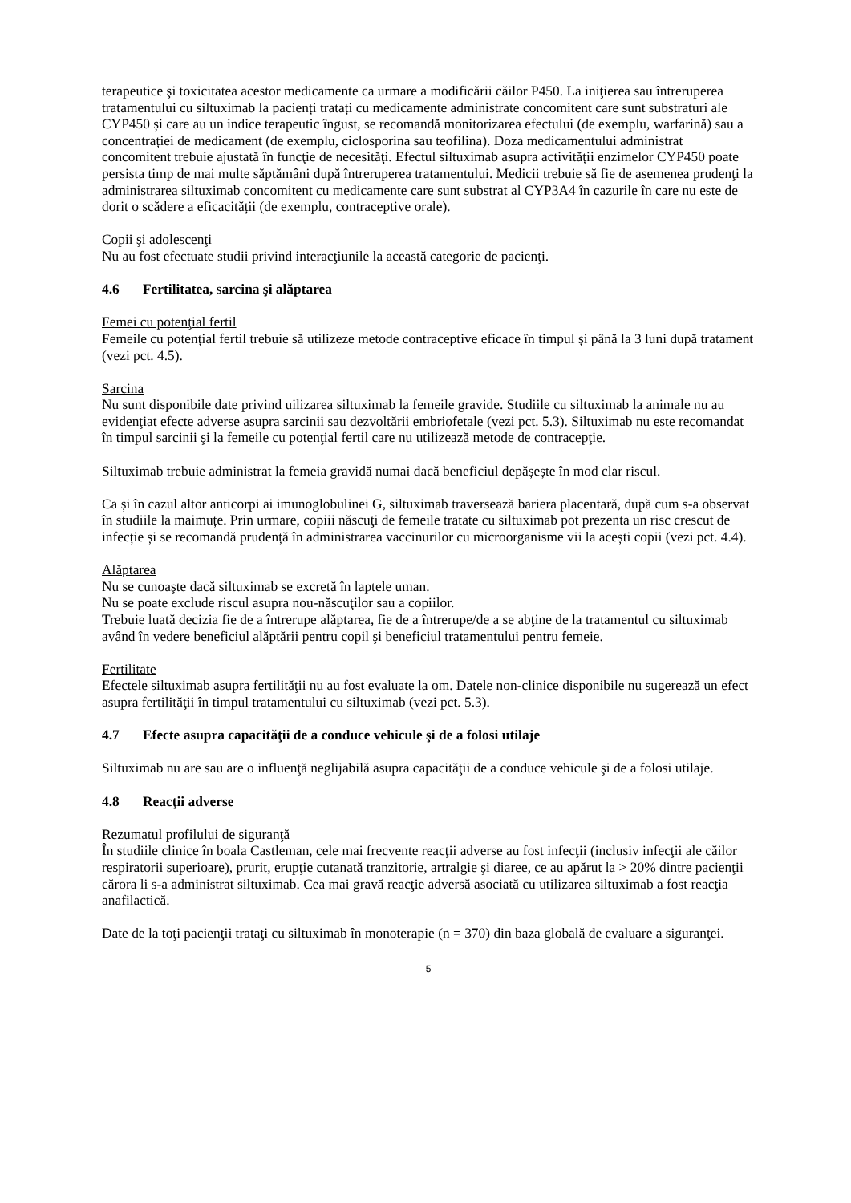terapeutice şi toxicitatea acestor medicamente ca urmare a modificării căilor P450. La iniţierea sau întreruperea tratamentului cu siltuximab la pacienți tratați cu medicamente administrate concomitent care sunt substraturi ale CYP450 și care au un indice terapeutic îngust, se recomandă monitorizarea efectului (de exemplu, warfarină) sau a concentrației de medicament (de exemplu, ciclosporina sau teofilina). Doza medicamentului administrat concomitent trebuie ajustată în funcţie de necesităţi. Efectul siltuximab asupra activității enzimelor CYP450 poate persista timp de mai multe săptămâni după întreruperea tratamentului. Medicii trebuie să fie de asemenea prudenţi la administrarea siltuximab concomitent cu medicamente care sunt substrat al CYP3A4 în cazurile în care nu este de dorit o scădere a eficacității (de exemplu, contraceptive orale).
Copii şi adolescenţi
Nu au fost efectuate studii privind interacţiunile la această categorie de pacienţi.
4.6 Fertilitatea, sarcina şi alăptarea
Femei cu potenţial fertil
Femeile cu potențial fertil trebuie să utilizeze metode contraceptive eficace în timpul și până la 3 luni după tratament (vezi pct. 4.5).
Sarcina
Nu sunt disponibile date privind uilizarea siltuximab la femeile gravide. Studiile cu siltuximab la animale nu au evidenţiat efecte adverse asupra sarcinii sau dezvoltării embriofetale (vezi pct. 5.3). Siltuximab nu este recomandat în timpul sarcinii şi la femeile cu potenţial fertil care nu utilizează metode de contracepţie.
Siltuximab trebuie administrat la femeia gravidă numai dacă beneficiul depășește în mod clar riscul.
Ca și în cazul altor anticorpi ai imunoglobulinei G, siltuximab traversează bariera placentară, după cum s-a observat în studiile la maimuțe. Prin urmare, copiii născuţi de femeile tratate cu siltuximab pot prezenta un risc crescut de infecție și se recomandă prudență în administrarea vaccinurilor cu microorganisme vii la acești copii (vezi pct. 4.4).
Alăptarea
Nu se cunoaşte dacă siltuximab se excretă în laptele uman.
Nu se poate exclude riscul asupra nou-născuţilor sau a copiilor.
Trebuie luată decizia fie de a întrerupe alăptarea, fie de a întrerupe/de a se abţine de la tratamentul cu siltuximab având în vedere beneficiul alăptării pentru copil şi beneficiul tratamentului pentru femeie.
Fertilitate
Efectele siltuximab asupra fertilităţii nu au fost evaluate la om. Datele non-clinice disponibile nu sugerează un efect asupra fertilităţii în timpul tratamentului cu siltuximab (vezi pct. 5.3).
4.7 Efecte asupra capacităţii de a conduce vehicule şi de a folosi utilaje
Siltuximab nu are sau are o influenţă neglijabilă asupra capacităţii de a conduce vehicule şi de a folosi utilaje.
4.8 Reacţii adverse
Rezumatul profilului de siguranţă
În studiile clinice în boala Castleman, cele mai frecvente reacţii adverse au fost infecţii (inclusiv infecţii ale căilor respiratorii superioare), prurit, erupţie cutanată tranzitorie, artralgie şi diaree, ce au apărut la > 20% dintre pacienţii cărora li s-a administrat siltuximab. Cea mai gravă reacţie adversă asociată cu utilizarea siltuximab a fost reacţia anafilactică.
Date de la toţi pacienţii trataţi cu siltuximab în monoterapie (n = 370) din baza globală de evaluare a siguranţei.
5